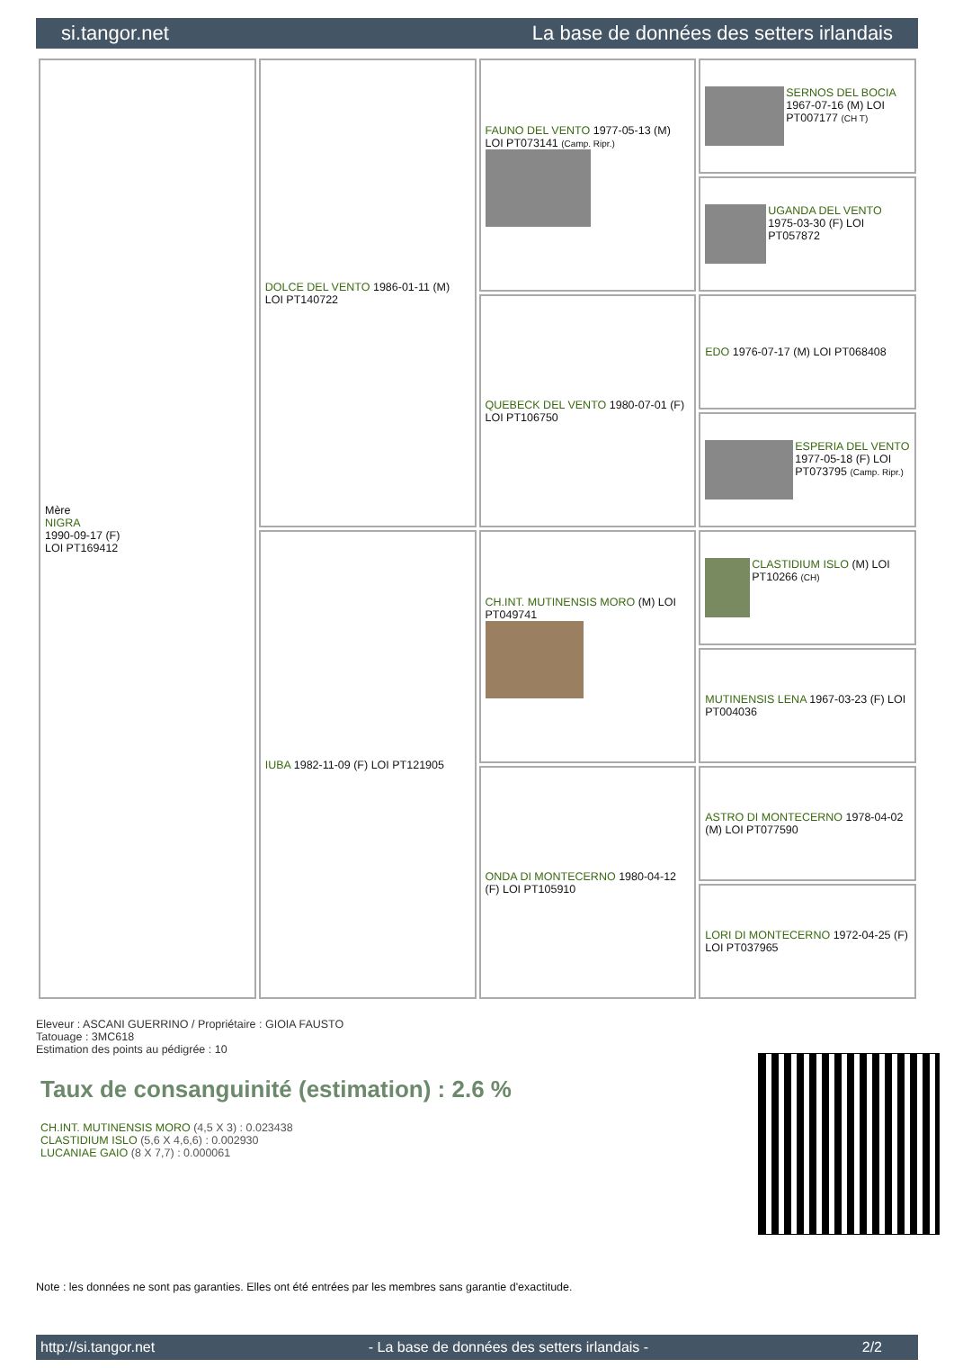si.tangor.net La base de données des setters irlandais
| Mère NIGRA 1990-09-17 (F) LOI PT169412 | DOLCE DEL VENTO 1986-01-11 (M) LOI PT140722 | FAUNO DEL VENTO 1977-05-13 (M) LOI PT073141 (Camp. Ripr.) | SERNOS DEL BOCIA 1967-07-16 (M) LOI PT007177 (CH T) |
| | | | UGANDA DEL VENTO 1975-03-30 (F) LOI PT057872 |
| | | QUEBECK DEL VENTO 1980-07-01 (F) LOI PT106750 | EDO 1976-07-17 (M) LOI PT068408 |
| | | | ESPERIA DEL VENTO 1977-05-18 (F) LOI PT073795 (Camp. Ripr.) |
| | IUBA 1982-11-09 (F) LOI PT121905 | CH.INT. MUTINENSIS MORO (M) LOI PT049741 | CLASTIDIUM ISLO (M) LOI PT10266 (CH) |
| | | | MUTINENSIS LENA 1967-03-23 (F) LOI PT004036 |
| | | ONDA DI MONTECERNO 1980-04-12 (F) LOI PT105910 | ASTRO DI MONTECERNO 1978-04-02 (M) LOI PT077590 |
| | | | LORI DI MONTECERNO 1972-04-25 (F) LOI PT037965 |
Eleveur : ASCANI GUERRINO / Propriétaire : GIOIA FAUSTO
Tatouage : 3MC618
Estimation des points au pédigrée : 10
Taux de consanguinité (estimation) : 2.6 %
CH.INT. MUTINENSIS MORO (4,5 X 3) : 0.023438
CLASTIDIUM ISLO (5,6 X 4,6,6) : 0.002930
LUCANIAE GAIO (8 X 7,7) : 0.000061
Note : les données ne sont pas garanties. Elles ont été entrées par les membres sans garantie d'exactitude.
http://si.tangor.net - La base de données des setters irlandais - 2/2